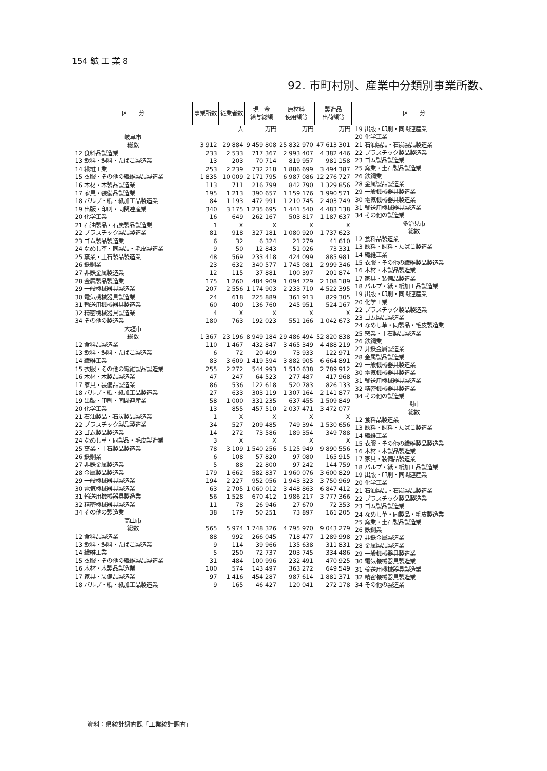154 鉱 工 業 8
92. 市町村別、産業中分類別事業所数、
| 区 分 | 事業所数 | 従業者数 | 現 金 給与総額 | 原材料 使用額等 | 製造品 出荷額等 |
| --- | --- | --- | --- | --- | --- |
| | | 人 | 万円 | 万円 | 万円 |
| 岐阜市 | | | | | |
| 総数 | 3 912 | 29 884 | 9 459 808 | 25 832 970 | 47 613 301 |
| 12 食料品製造業 | 233 | 2 533 | 717 367 | 2 993 407 | 4 382 446 |
| 13 飲料・飼料・たばこ製造業 | 13 | 203 | 70 714 | 819 957 | 981 158 |
| 14 繊維工業 | 253 | 2 239 | 732 218 | 1 886 699 | 3 494 387 |
| 15 衣服・その他の繊維製品製造業 | 1 835 | 10 009 | 2 171 795 | 6 987 086 | 12 276 727 |
| 16 木材・木製品製造業 | 113 | 711 | 216 799 | 842 790 | 1 329 856 |
| 17 家具・装備品製造業 | 195 | 1 213 | 390 657 | 1 159 176 | 1 990 571 |
| 18 パルプ・紙・紙加工品製造業 | 84 | 1 193 | 472 991 | 1 210 745 | 2 403 749 |
| 19 出版・印刷・同関連産業 | 340 | 3 175 | 1 235 695 | 1 441 540 | 4 483 138 |
| 20 化学工業 | 16 | 649 | 262 167 | 503 817 | 1 187 637 |
| 21 石油製品・石炭製品製造業 | 1 | X | X | X | X |
| 22 プラスチック製品製造業 | 81 | 918 | 327 181 | 1 080 920 | 1 737 623 |
| 23 ゴム製品製造業 | 6 | 32 | 6 324 | 21 279 | 41 610 |
| 24 なめし革・同製品・毛皮製造業 | 9 | 50 | 12 843 | 51 026 | 73 331 |
| 25 窯業・土石製品製造業 | 48 | 569 | 233 418 | 424 099 | 885 981 |
| 26 鉄鋼業 | 23 | 632 | 340 577 | 1 745 081 | 2 999 346 |
| 27 非鉄金属製造業 | 12 | 115 | 37 881 | 100 397 | 201 874 |
| 28 金属製品製造業 | 175 | 1 260 | 484 909 | 1 094 729 | 2 108 189 |
| 29 一般機械器具製造業 | 207 | 2 556 | 1 174 903 | 2 233 710 | 4 522 395 |
| 30 電気機械器具製造業 | 24 | 618 | 225 889 | 361 913 | 829 305 |
| 31 輸送用機械器具製造業 | 60 | 400 | 136 760 | 245 951 | 524 167 |
| 32 精密機械器具製造業 | 4 | X | X | X | X |
| 34 その他の製造業 | 180 | 763 | 192 023 | 551 166 | 1 042 673 |
| 大垣市 | | | | | |
| 総数 | 1 367 | 23 196 | 8 949 184 | 29 486 494 | 52 820 838 |
| 12 食料品製造業 | 110 | 1 467 | 432 847 | 3 465 349 | 4 488 219 |
| 13 飲料・飼料・たばこ製造業 | 6 | 72 | 20 409 | 73 933 | 122 971 |
| 14 繊維工業 | 83 | 3 609 | 1 419 594 | 3 882 905 | 6 664 891 |
| 15 衣服・その他の繊維製品製造業 | 255 | 2 272 | 544 993 | 1 510 638 | 2 789 912 |
| 16 木材・木製品製造業 | 47 | 247 | 64 523 | 277 487 | 417 968 |
| 17 家具・装備品製造業 | 86 | 536 | 122 618 | 520 783 | 826 133 |
| 18 パルプ・紙・紙加工品製造業 | 27 | 633 | 303 119 | 1 307 164 | 2 141 877 |
| 19 出版・印刷・同関連産業 | 58 | 1 000 | 331 235 | 637 455 | 1 509 849 |
| 20 化学工業 | 13 | 855 | 457 510 | 2 037 471 | 3 472 077 |
| 21 石油製品・石炭製品製造業 | 1 | X | X | X | X |
| 22 プラスチック製品製造業 | 34 | 527 | 209 485 | 749 394 | 1 530 656 |
| 23 ゴム製品製造業 | 14 | 272 | 73 586 | 189 354 | 349 788 |
| 24 なめし革・同製品・毛皮製造業 | 3 | X | X | X | X |
| 25 窯業・土石製品製造業 | 78 | 3 109 | 1 540 256 | 5 125 949 | 9 890 556 |
| 26 鉄鋼業 | 6 | 108 | 57 820 | 97 080 | 165 915 |
| 27 非鉄金属製造業 | 5 | 88 | 22 800 | 97 242 | 144 759 |
| 28 金属製品製造業 | 179 | 1 662 | 582 837 | 1 960 076 | 3 600 829 |
| 29 一般機械器具製造業 | 194 | 2 227 | 952 056 | 1 943 323 | 3 750 969 |
| 30 電気機械器具製造業 | 63 | 2 705 | 1 060 012 | 3 448 863 | 6 847 412 |
| 31 輸送用機械器具製造業 | 56 | 1 528 | 670 412 | 1 986 217 | 3 777 366 |
| 32 精密機械器具製造業 | 11 | 78 | 26 946 | 27 670 | 72 353 |
| 34 その他の製造業 | 38 | 179 | 50 251 | 73 897 | 161 205 |
| 高山市 | | | | | |
| 総数 | 565 | 5 974 | 1 748 326 | 4 795 970 | 9 043 279 |
| 12 食料品製造業 | 88 | 992 | 266 045 | 718 477 | 1 289 998 |
| 13 飲料・飼料・たばこ製造業 | 9 | 114 | 39 966 | 135 638 | 311 831 |
| 14 繊維工業 | 5 | 250 | 72 737 | 203 745 | 334 486 |
| 15 衣服・その他の繊維製品製造業 | 31 | 484 | 100 996 | 232 491 | 470 925 |
| 16 木材・木製品製造業 | 100 | 574 | 143 497 | 363 272 | 649 549 |
| 17 家具・装備品製造業 | 97 | 1 416 | 454 287 | 987 614 | 1 881 371 |
| 18 パルプ・紙・紙加工品製造業 | 9 | 165 | 46 427 | 120 041 | 272 178 |
| 区 分 |
| --- |
| 19 出版・印刷・同関連産業 |
| 20 化学工業 |
| 21 石油製品・石炭製品製造業 |
| 22 プラスチック製品製造業 |
| 23 ゴム製品製造業 |
| 25 窯業・土石製品製造業 |
| 26 鉄鋼業 |
| 28 金属製品製造業 |
| 29 一般機械器具製造業 |
| 30 電気機械器具製造業 |
| 31 輸送用機械器具製造業 |
| 34 その他の製造業 |
| 多治見市 |
| 総数 |
| 12 食料品製造業 |
| 13 飲料・飼料・たばこ製造業 |
| 14 繊維工業 |
| 15 衣服・その他の繊維製品製造業 |
| 16 木材・木製品製造業 |
| 17 家具・装備品製造業 |
| 18 パルプ・紙・紙加工品製造業 |
| 19 出版・印刷・同関連産業 |
| 20 化学工業 |
| 22 プラスチック製品製造業 |
| 23 ゴム製品製造業 |
| 24 なめし革・同製品・毛皮製造業 |
| 25 窯業・土石製品製造業 |
| 26 鉄鋼業 |
| 27 非鉄金属製造業 |
| 28 金属製品製造業 |
| 29 一般機械器具製造業 |
| 30 電気機械器具製造業 |
| 31 輸送用機械器具製造業 |
| 32 精密機械器具製造業 |
| 34 その他の製造業 |
| 関市 |
| 総数 |
| 12 食料品製造業 |
| 13 飲料・飼料・たばこ製造業 |
| 14 繊維工業 |
| 15 衣服・その他の繊維製品製造業 |
| 16 木材・木製品製造業 |
| 17 家具・装備品製造業 |
| 18 パルプ・紙・紙加工品製造業 |
| 19 出版・印刷・同関連産業 |
| 20 化学工業 |
| 21 石油製品・石炭製品製造業 |
| 22 プラスチック製品製造業 |
| 23 ゴム製品製造業 |
| 24 なめし革・同製品・毛皮製造業 |
| 25 窯業・土石製品製造業 |
| 26 鉄鋼業 |
| 27 非鉄金属製造業 |
| 28 金属製品製造業 |
| 29 一般機械器具製造業 |
| 30 電気機械器具製造業 |
| 31 輸送用機械器具製造業 |
| 32 精密機械器具製造業 |
| 34 その他の製造業 |
資料：県統計調査課「工業統計調査」